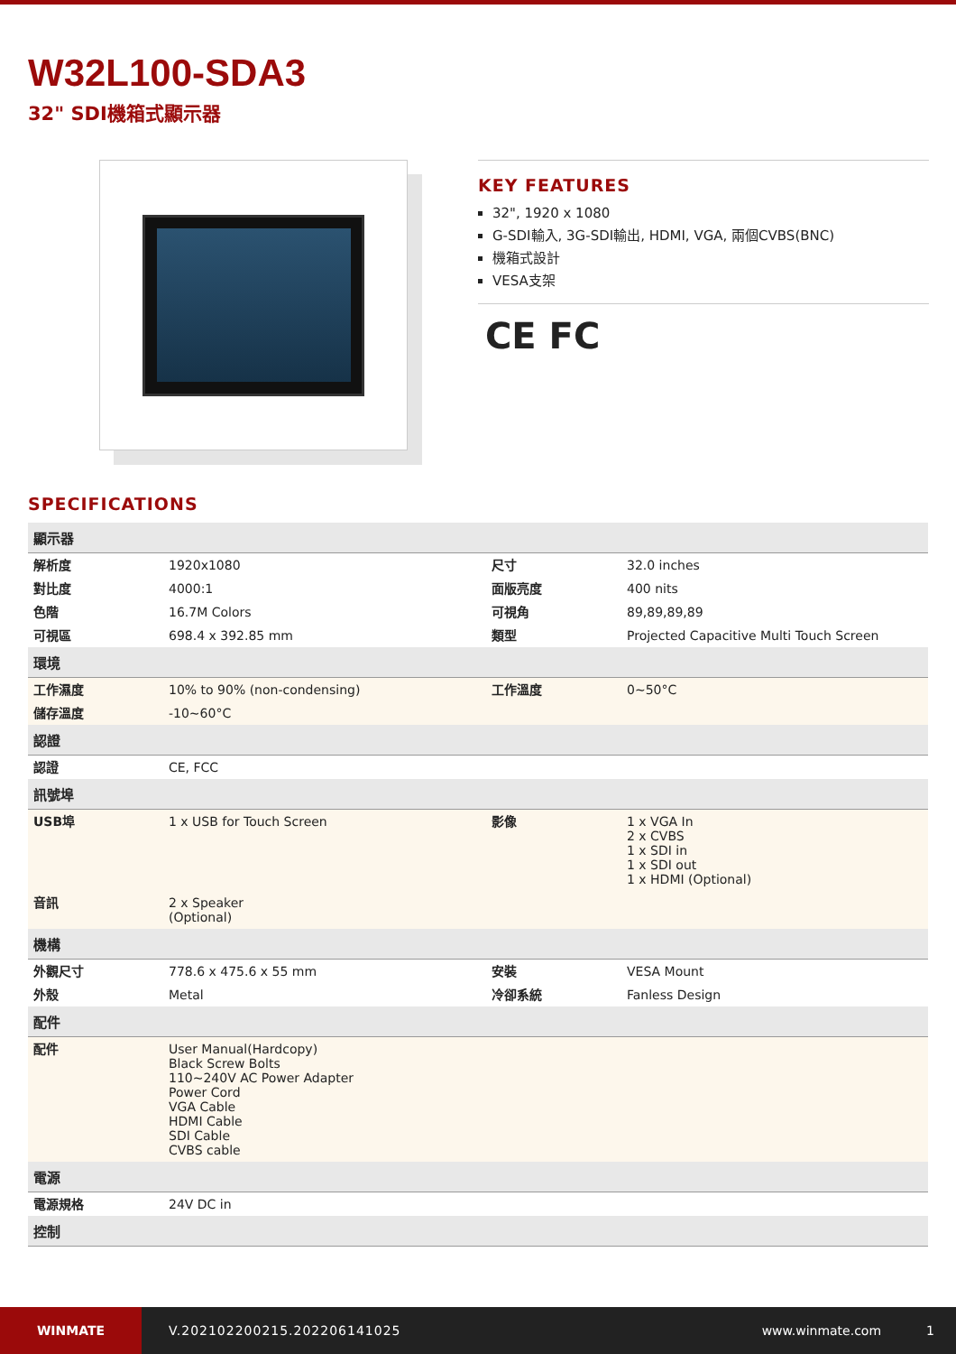W32L100-SDA3
32" SDI機箱式顯示器
KEY FEATURES
32", 1920 x 1080
G-SDI輸入, 3G-SDI輸出, HDMI, VGA, 兩個CVBS(BNC)
機箱式設計
VESA支架
CE FC
SPECIFICATIONS
| 顯示器 | | | |
| --- | --- | --- | --- |
| 解析度 | 1920x1080 | 尺寸 | 32.0 inches |
| 對比度 | 4000:1 | 面版亮度 | 400 nits |
| 色階 | 16.7M Colors | 可視角 | 89,89,89,89 |
| 可視區 | 698.4 x 392.85 mm | 類型 | Projected Capacitive Multi Touch Screen |
| 環境 | | | |
| 工作濕度 | 10% to 90% (non-condensing) | 工作溫度 | 0~50°C |
| 儲存溫度 | -10~60°C | | |
| 認證 | | | |
| 認證 | CE, FCC | | |
| 訊號埠 | | | |
| USB埠 | 1 x USB for Touch Screen | 影像 | 1 x VGA In 2 x CVBS 1 x SDI in 1 x SDI out 1 x HDMI (Optional) |
| 音訊 | 2 x Speaker (Optional) | | |
| 機構 | | | |
| 外觀尺寸 | 778.6 x 475.6 x 55 mm | 安裝 | VESA Mount |
| 外殼 | Metal | 冷卻系統 | Fanless Design |
| 配件 | | | |
| 配件 | User Manual(Hardcopy) Black Screw Bolts 110~240V AC Power Adapter Power Cord VGA Cable HDMI Cable SDI Cable CVBS cable | | |
| 電源 | | | |
| 電源規格 | 24V DC in | | |
| 控制 | | | |
WINMATE
V.202102200215.202206141025 www.winmate.com 1